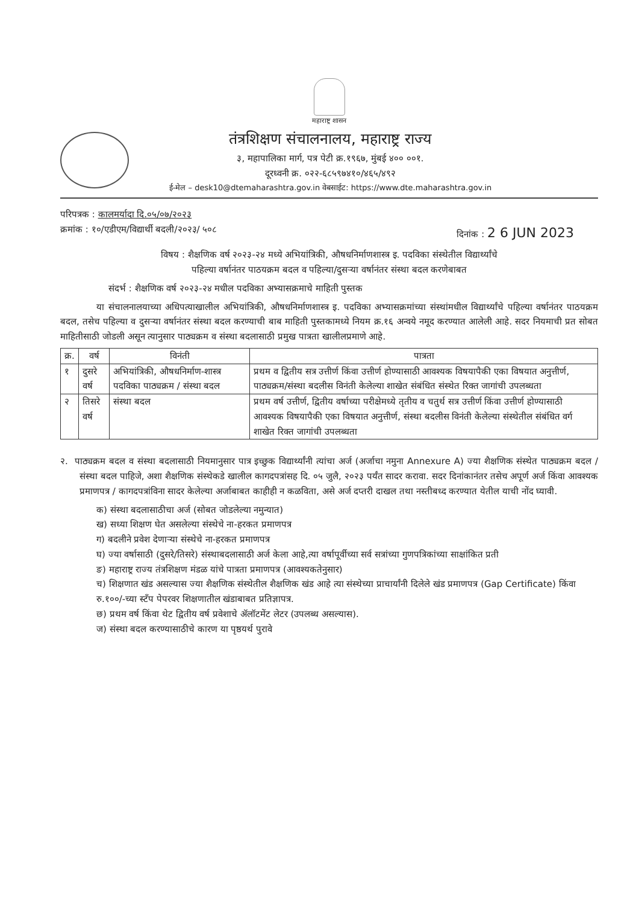महाराष्ट्र शासन
तंत्रशिक्षण संचालनालय, महाराष्ट्र राज्य
३, महापालिका मार्ग, पत्र पेटी क्र.१९६७, मुंबई ४०० ००१.
दूरध्वनी क्र. ०२२-६८५९७४१०/४६५/४९२
ई-मेल – desk10@dtemaharashtra.gov.in वेबसाईट: https://www.dte.maharashtra.gov.in
परिपत्रक : कालमर्यादा दि.०५/०७/२०२३
क्रमांक : १०/एडीएम/विद्यार्थी बदली/२०२३/ ५०८ दिनांक : 2 6 JUN 2023
विषय : शैक्षणिक वर्ष २०२३-२४ मध्ये अभियांत्रिकी, औषधनिर्माणशास्त्र इ. पदविका संस्थेतील विद्यार्थ्यांचे
पहिल्या वर्षानंतर पाठयक्रम बदल व पहिल्या/दुसऱ्या वर्षानंतर संस्था बदल करणेबाबत
संदर्भ : शैक्षणिक वर्ष २०२३-२४ मधील पदविका अभ्यासक्रमाचे माहिती पुस्तक
या संचालनालयाच्या अधिपत्याखालील अभियांत्रिकी, औषधनिर्माणशास्त्र इ. पदविका अभ्यासक्रमांच्या संस्थांमधील विद्यार्थ्यांचे पहिल्या वर्षानंतर पाठयक्रम बदल, तसेच पहिल्या व दुसऱ्या वर्षानंतर संस्था बदल करण्याची बाब माहिती पुस्तकामध्ये नियम क्र.१६ अन्वये नमूद करण्यात आलेली आहे. सदर नियमाची प्रत सोबत माहितीसाठी जोडली असून त्यानुसार पाठ्यक्रम व संस्था बदलासाठी प्रमुख पात्रता खालीलप्रमाणे आहे.
| क्र. | वर्ष | विनंती | पात्रता |
| --- | --- | --- | --- |
| १ | दुसरे वर्ष | अभियांत्रिकी, औषधनिर्माण-शास्त्र पदविका पाठ्यक्रम / संस्था बदल | प्रथम व द्वितीय सत्र उत्तीर्ण किंवा उत्तीर्ण होण्यासाठी आवश्यक विषयापैकी एका विषयात अनुत्तीर्ण, पाठ्यक्रम/संस्था बदलीस विनंती केलेल्या शाखेत संबंधित संस्थेत रिक्त जागांची उपलब्धता |
| २ | तिसरे वर्ष | संस्था बदल | प्रथम वर्ष उत्तीर्ण, द्वितीय वर्षाच्या परीक्षेमध्ये तृतीय व चतुर्थ सत्र उत्तीर्ण किंवा उत्तीर्ण होण्यासाठी आवश्यक विषयापैकी एका विषयात अनुत्तीर्ण, संस्था बदलीस विनंती केलेल्या संस्थेतील संबंधित वर्ग शाखेत रिक्त जागांची उपलब्धता |
२. पाठ्यक्रम बदल व संस्था बदलासाठी नियमानुसार पात्र इच्छुक विद्यार्थ्यांनी त्यांचा अर्ज (अर्जाचा नमुना Annexure A) ज्या शैक्षणिक संस्थेत पाठ्यक्रम बदल / संस्था बदल पाहिजे, अशा शैक्षणिक संस्थेकडे खालील कागदपत्रांसह दि. ०५ जुलै, २०२३ पर्यंत सादर करावा. सदर दिनांकानंतर तसेच अपूर्ण अर्ज किंवा आवश्यक प्रमाणपत्र / कागदपत्रांविना सादर केलेल्या अर्जाबाबत काहीही न कळविता, असे अर्ज दप्तरी दाखल तथा नस्तीबध्द करण्यात येतील याची नोंद घ्यावी.
क) संस्था बदलासाठीचा अर्ज (सोबत जोडलेल्या नमुन्यात)
ख) सध्या शिक्षण घेत असलेल्या संस्थेचे ना-हरकत प्रमाणपत्र
ग) बदलीने प्रवेश देणाऱ्या संस्थेचे ना-हरकत प्रमाणपत्र
घ) ज्या वर्षासाठी (दुसरे/तिसरे) संस्थाबदलासाठी अर्ज केला आहे,त्या वर्षापूर्वीच्या सर्व सत्रांच्या गुणपत्रिकांच्या साक्षांकित प्रती
ङ) महाराष्ट्र राज्य तंत्रशिक्षण मंडळ यांचे पात्रता प्रमाणपत्र (आवश्यकतेनुसार)
च) शिक्षणात खंड असल्यास ज्या शैक्षणिक संस्थेतील शैक्षणिक खंड आहे त्या संस्थेच्या प्राचार्यांनी दिलेले खंड प्रमाणपत्र (Gap Certificate) किंवा रु.१००/-च्या स्टँप पेपरवर शिक्षणातील खंडाबाबत प्रतिज्ञापत्र.
छ) प्रथम वर्ष किंवा थेट द्वितीय वर्ष प्रवेशाचे ॲलॉटमेंट लेटर (उपलब्ध असल्यास).
ज) संस्था बदल करण्यासाठीचे कारण या पृष्ठयर्थ पुरावे